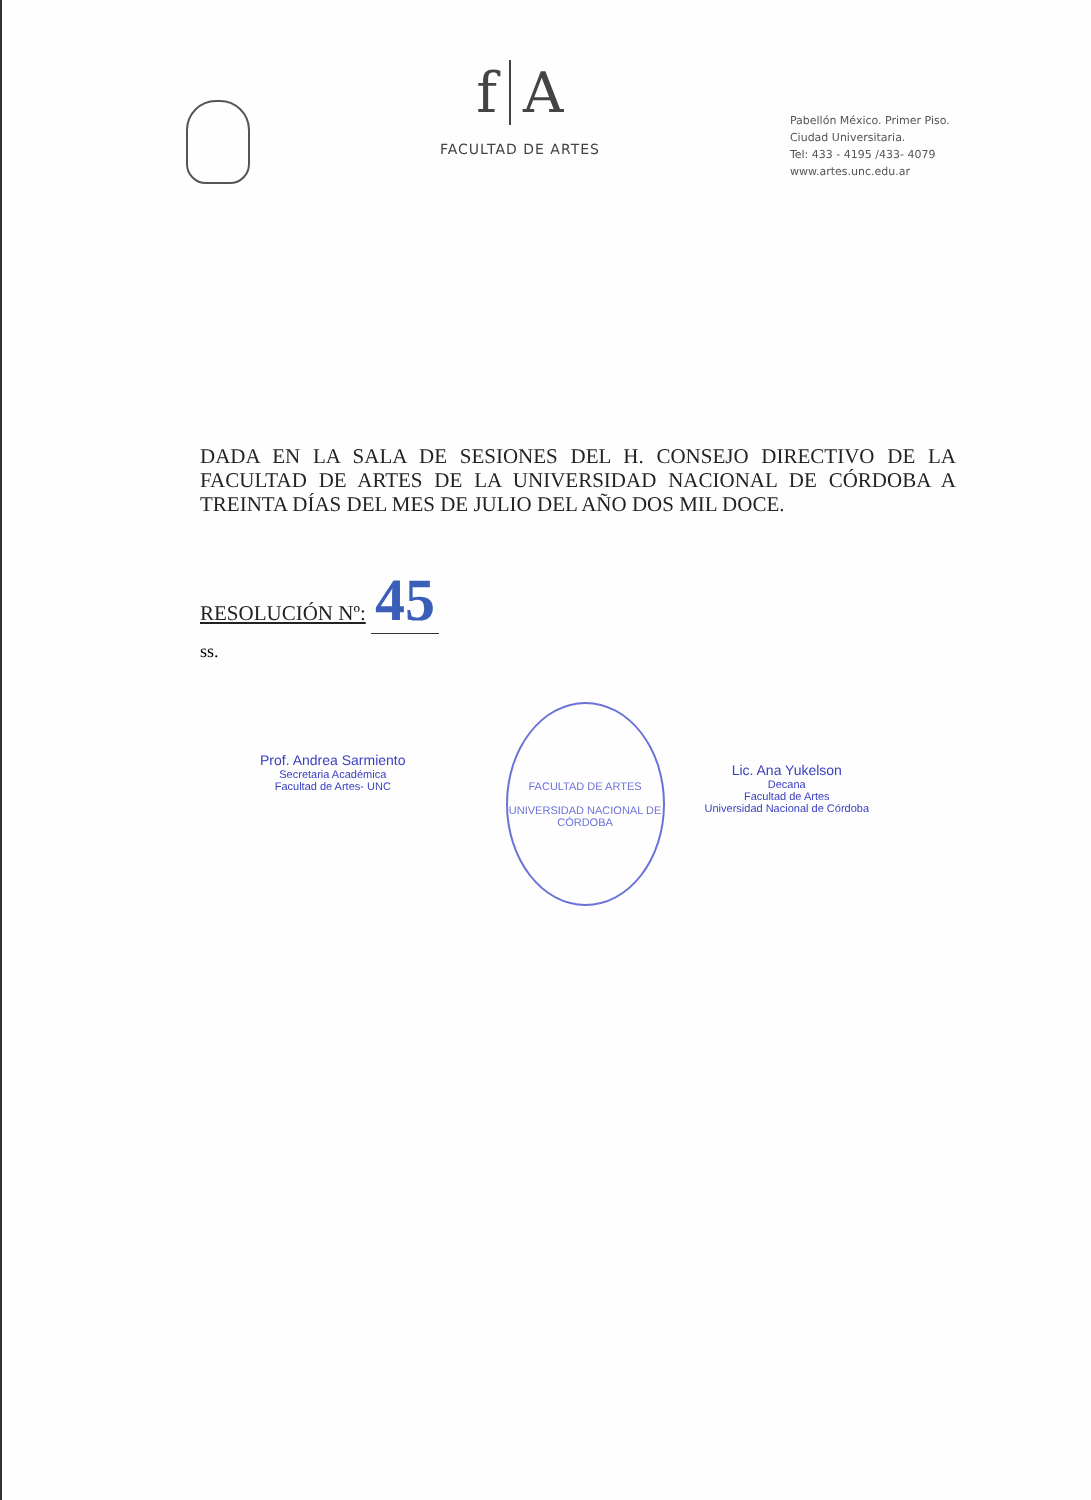f A
FACULTAD DE ARTES
Pabellón México. Primer Piso.
Ciudad Universitaria.
Tel: 433 - 4195 /433- 4079
www.artes.unc.edu.ar
DADA EN LA SALA DE SESIONES DEL H. CONSEJO DIRECTIVO DE LA FACULTAD DE ARTES DE LA UNIVERSIDAD NACIONAL DE CÓRDOBA A TREINTA DÍAS DEL MES DE JULIO DEL AÑO DOS MIL DOCE.
RESOLUCIÓN Nº: 45
ss.
Prof. Andrea Sarmiento
Secretaria Académica
Facultad de Artes- UNC
FACULTAD DE ARTES
UNIVERSIDAD NACIONAL DE CÓRDOBA
Lic. Ana Yukelson
Decana
Facultad de Artes
Universidad Nacional de Córdoba